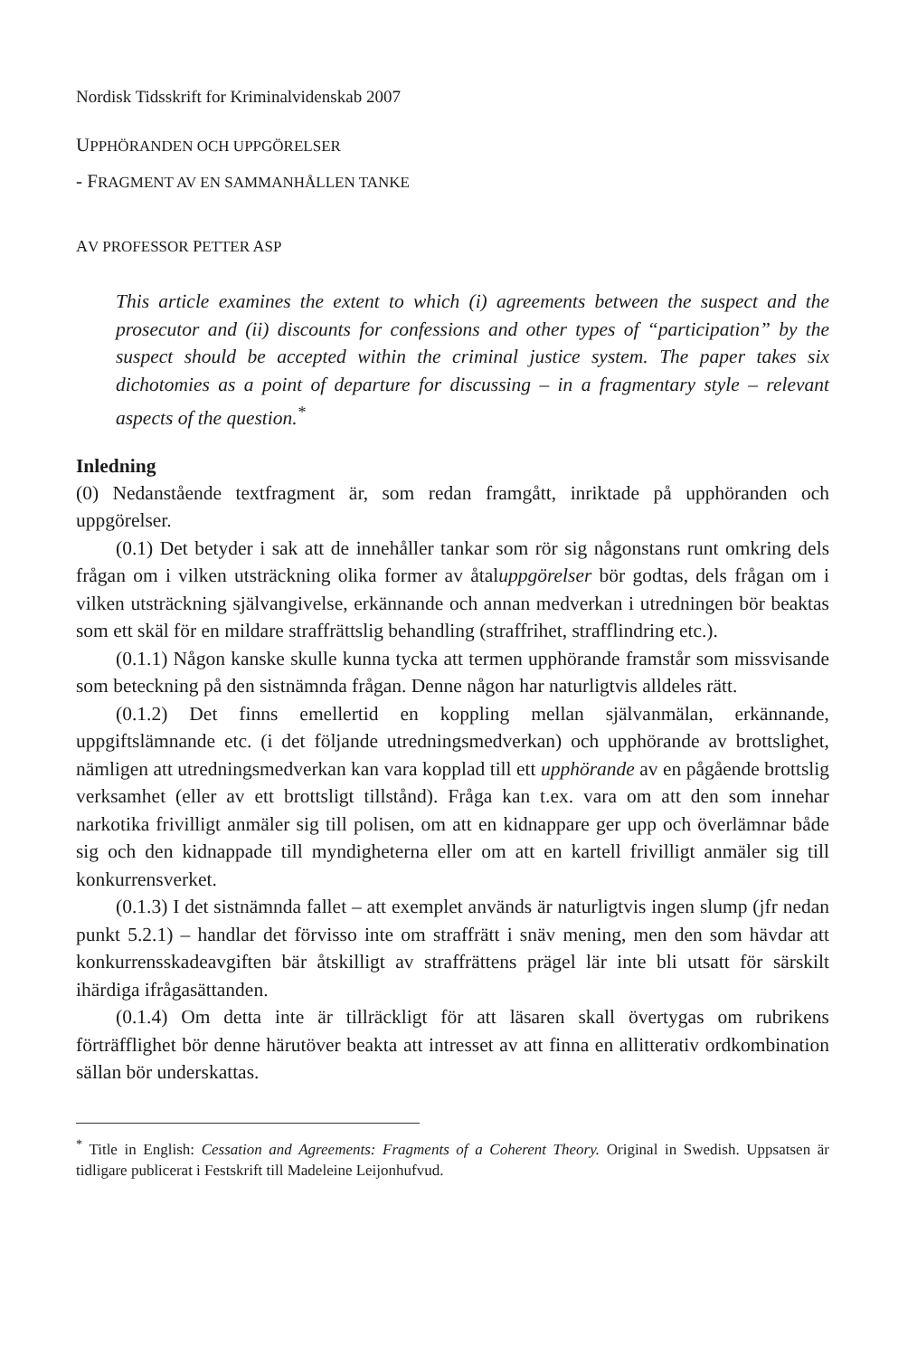Nordisk Tidsskrift for Kriminalvidenskab 2007
UPPHÖRANDEN OCH UPPGÖRELSER
- FRAGMENT AV EN SAMMANHÅLLEN TANKE
AV PROFESSOR PETTER ASP
This article examines the extent to which (i) agreements between the suspect and the prosecutor and (ii) discounts for confessions and other types of “participation” by the suspect should be accepted within the criminal justice system. The paper takes six dichotomies as a point of departure for discussing – in a fragmentary style – relevant aspects of the question.<sup>*</sup>
Inledning
(0) Nedanstående textfragment är, som redan framgått, inriktade på upphöranden och uppgörelser.
(0.1) Det betyder i sak att de innehåller tankar som rör sig någonstans runt omkring dels frågan om i vilken utsträckning olika former av åtaluppgörelser bör godtas, dels frågan om i vilken utsträckning självangivelse, erkännande och annan medverkan i utredningen bör beaktas som ett skäl för en mildare straffrättslig behandling (straffrihet, strafflindring etc.).
(0.1.1) Någon kanske skulle kunna tycka att termen upphörande framstår som missvisande som beteckning på den sistnämnda frågan. Denne någon har naturligtvis alldeles rätt.
(0.1.2) Det finns emellertid en koppling mellan självanmälan, erkännande, uppgiftslämnande etc. (i det följande utredningsmedverkan) och upphörande av brottslighet, nämligen att utredningsmedverkan kan vara kopplad till ett upphörande av en pågående brottslig verksamhet (eller av ett brottsligt tillstånd). Fråga kan t.ex. vara om att den som innehar narkotika frivilligt anmäler sig till polisen, om att en kidnappare ger upp och överlämnar både sig och den kidnappade till myndigheterna eller om att en kartell frivilligt anmäler sig till konkurrensverket.
(0.1.3) I det sistnämnda fallet – att exemplet används är naturligtvis ingen slump (jfr nedan punkt 5.2.1) – handlar det förvisso inte om straffrätt i snäv mening, men den som hävdar att konkurrensskadeavgiften bär åtskilligt av straffrättens prägel lär inte bli utsatt för särskilt ihärdiga ifrågasättanden.
(0.1.4) Om detta inte är tillräckligt för att läsaren skall övertygas om rubrikens förträfflighet bör denne härutöver beakta att intresset av att finna en allitterativ ordkombination sällan bör underskattas.
<sup>*</sup> Title in English: Cessation and Agreements: Fragments of a Coherent Theory. Original in Swedish. Uppsatsen är tidligare publicerat i Festskrift till Madeleine Leijonhufvud.